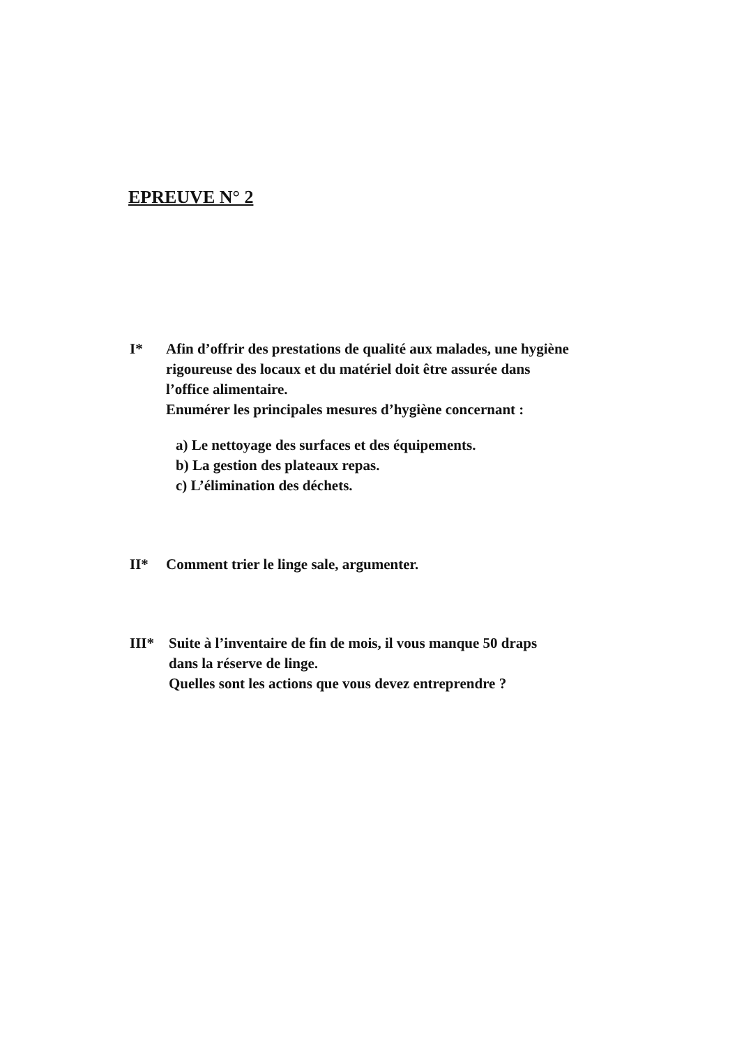EPREUVE N° 2
I* Afin d’offrir des prestations de qualité aux malades, une hygiène
rigoureuse des locaux et du matériel doit être assurée dans
l’office alimentaire.
Enumérer les principales mesures d’hygiène concernant :
a) Le nettoyage des surfaces et des équipements.
b) La gestion des plateaux repas.
c) L’élimination des déchets.
II* Comment trier le linge sale, argumenter.
III* Suite à l’inventaire de fin de mois, il vous manque 50 draps
dans la réserve de linge.
Quelles sont les actions que vous devez entreprendre ?